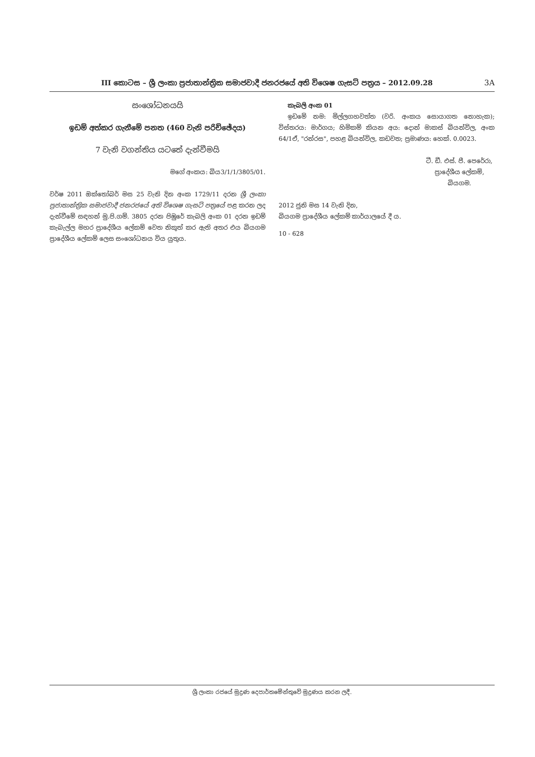III කොටස – ශ්‍රී ලංකා ප්‍රජාතාන්ත්‍රික සමාජවාදී ජනරජයේ අති විශෙෂ ගැසට් පත්‍රය – 2012.09.28
3A
සංශෝධනයයි
ඉඩම් අත්කර ගැනීමේ පනත (460 වැනි පරිච්ඡේදය)
7 වැනි වගන්තිය යටතේ දැන්වීමයි
මගේ අංකය: බිය3/1/1/3805/01.
වර්ෂ 2011 ඔක්තෝබර් මස 25 වැනි දින අංක 1729/11 දරන ශ්‍රී ලංකා ප්‍රජාතාන්ත්‍රික සමාජවාදී ජනරජයේ අති විශෙෂ ගැසට් පත්‍රයේ පළ කරන ලද දැන්වීමේ සඳහන් මු.පි.ගම්. 3805 දරන පිඹුරේ කැබලි අංක 01 දරන ඉඩම් කැබැල්ල මහර ප්‍රාදේශීය ලේකම් වෙත නිකුත් කර ඇති අතර එය බියගම ප්‍රාදේශීය ලේකම් ලෙස සංශෝධනය විය යුතුය.
කැබලි අංක 01
ඉඩමේ නම: මිල්ලගහවත්ත (වරි. අංකය සොයාගත නොහැක); විස්තරය: මාර්ගය; හිමිකම් කියන අය: දොන් මාකස් බියන්විල, අංක 64/1ඒ, "රන්රස", පහළ බියන්විල, කඩවත; ප්‍රමාණය: හෙක්. 0.0023.
ටී. ඩී. එස්. පී. පෙරේරා,
ප්‍රාදේශීය ලේකම්,
බියගම.
2012 ජුනි මස 14 වැනි දින,
බියගම ප්‍රාදේශීය ලේකම් කාර්යාලයේ දී ය.
10 - 628
ශ්‍රී ලංකා රජයේ මුද්‍රණ දෙපාර්තමේන්තුවේ මුද්‍රණය කරන ලදී.